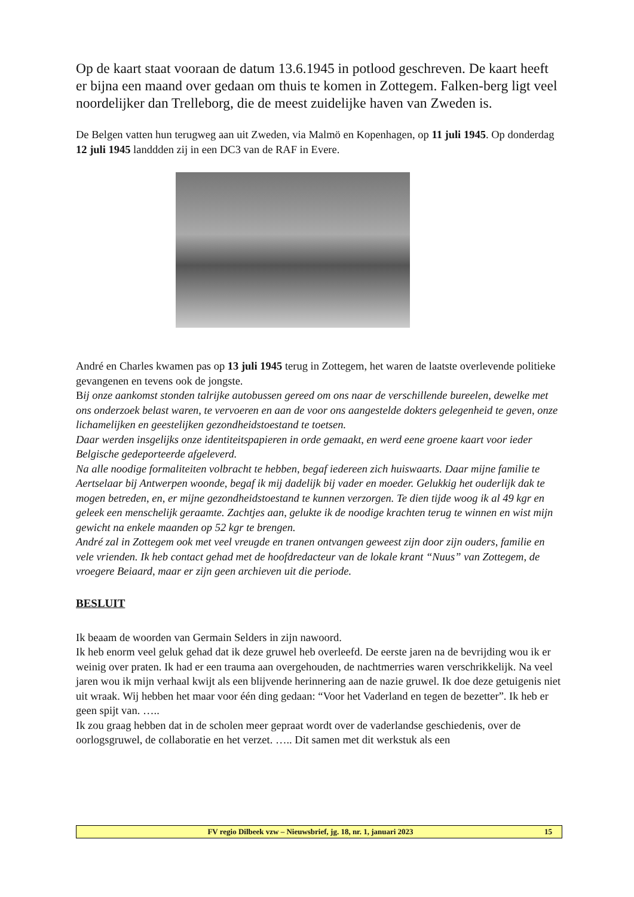Op de kaart staat vooraan de datum 13.6.1945 in potlood geschreven. De kaart heeft er bijna een maand over gedaan om thuis te komen in Zottegem. Falken-berg ligt veel noordelijker dan Trelleborg, die de meest zuidelijke haven van Zweden is.
De Belgen vatten hun terugweg aan uit Zweden, via Malmö en Kopenhagen, op 11 juli 1945. Op donderdag 12 juli 1945 landdden zij in een DC3 van de RAF in Evere.
André en Charles kwamen pas op 13 juli 1945 terug in Zottegem, het waren de laatste overlevende politieke gevangenen en tevens ook de jongste.
Bij onze aankomst stonden talrijke autobussen gereed om ons naar de verschillende bureelen, dewelke met ons onderzoek belast waren, te vervoeren en aan de voor ons aangestelde dokters gelegenheid te geven, onze lichamelijken en geestelijken gezondheidstoestand te toetsen.
Daar werden insgelijks onze identiteitspapieren in orde gemaakt, en werd eene groene kaart voor ieder Belgische gedeporteerde afgeleverd.
Na alle noodige formaliteiten volbracht te hebben, begaf iedereen zich huiswaarts. Daar mijne familie te Aertselaar bij Antwerpen woonde, begaf ik mij dadelijk bij vader en moeder. Gelukkig het ouderlijk dak te mogen betreden, en, er mijne gezondheidstoestand te kunnen verzorgen. Te dien tijde woog ik al 49 kgr en geleek een menschelijk geraamte. Zachtjes aan, gelukte ik de noodige krachten terug te winnen en wist mijn gewicht na enkele maanden op 52 kgr te brengen.
André zal in Zottegem ook met veel vreugde en tranen ontvangen geweest zijn door zijn ouders, familie en vele vrienden. Ik heb contact gehad met de hoofdredacteur van de lokale krant “Nuus” van Zottegem, de vroegere Beiaard, maar er zijn geen archieven uit die periode.
BESLUIT
Ik beaam de woorden van Germain Selders in zijn nawoord.
Ik heb enorm veel geluk gehad dat ik deze gruwel heb overleefd. De eerste jaren na de bevrijding wou ik er weinig over praten. Ik had er een trauma aan overgehouden, de nachtmerries waren verschrikkelijk. Na veel jaren wou ik mijn verhaal kwijt als een blijvende herinnering aan de nazie gruwel. Ik doe deze getuigenis niet uit wraak. Wij hebben het maar voor één ding gedaan: “Voor het Vaderland en tegen de bezetter”. Ik heb er geen spijt van. …..
Ik zou graag hebben dat in de scholen meer gepraat wordt over de vaderlandse geschiedenis, over de oorlogsgruwel, de collaboratie en het verzet. ….. Dit samen met dit werkstuk als een
FV regio Dilbeek vzw – Nieuwsbrief, jg. 18, nr. 1, januari 2023 15